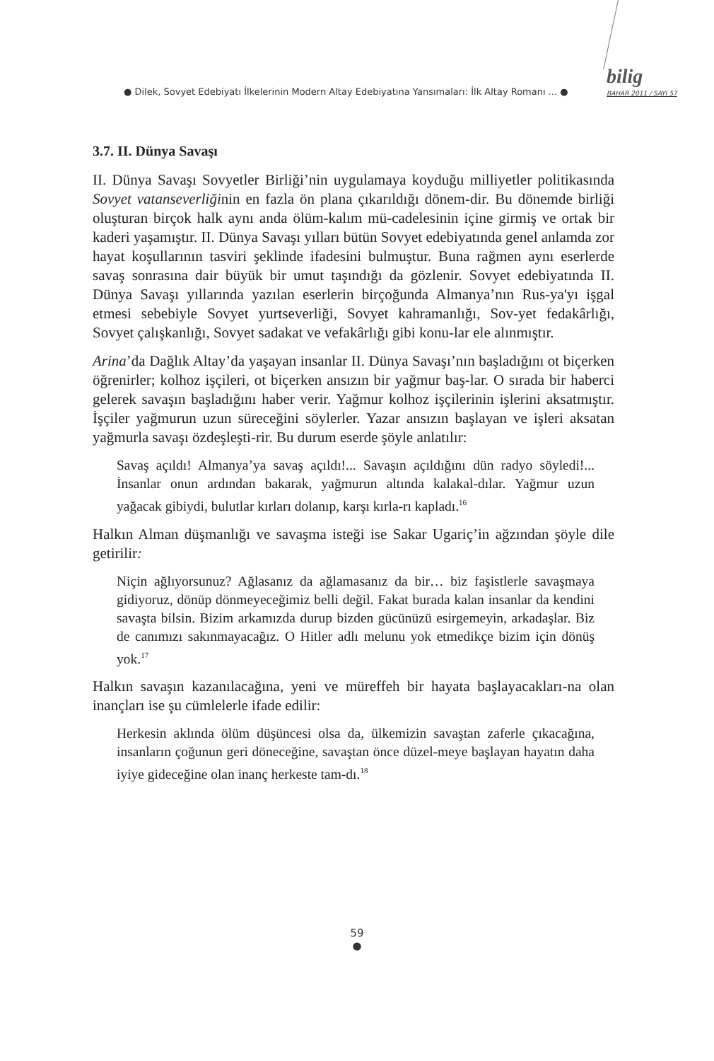● Dilek, Sovyet Edebiyatı İlkelerinin Modern Altay Edebiyatına Yansımaları: İlk Altay Romanı ... ●
bilig
BAHAR 2011 / SAYI 57
3.7. II. Dünya Savaşı
II. Dünya Savaşı Sovyetler Birliği’nin uygulamaya koyduğu milliyetler politikasında Sovyet vatanseverliğinin en fazla ön plana çıkarıldığı dönem-dir. Bu dönemde birliği oluşturan birçok halk aynı anda ölüm-kalım mü-cadelesinin içine girmiş ve ortak bir kaderi yaşamıştır. II. Dünya Savaşı yılları bütün Sovyet edebiyatında genel anlamda zor hayat koşullarının tasviri şeklinde ifadesini bulmuştur. Buna rağmen aynı eserlerde savaş sonrasına dair büyük bir umut taşındığı da gözlenir. Sovyet edebiyatında II. Dünya Savaşı yıllarında yazılan eserlerin birçoğunda Almanya’nın Rus-ya'yı işgal etmesi sebebiyle Sovyet yurtseverliği, Sovyet kahramanlığı, Sov-yet fedakârlığı, Sovyet çalışkanlığı, Sovyet sadakat ve vefakârlığı gibi konu-lar ele alınmıştır.
Arina’da Dağlık Altay’da yaşayan insanlar II. Dünya Savaşı’nın başladığını ot biçerken öğrenirler; kolhoz işçileri, ot biçerken ansızın bir yağmur baş-lar. O sırada bir haberci gelerek savaşın başladığını haber verir. Yağmur kolhoz işçilerinin işlerini aksatmıştır. İşçiler yağmurun uzun süreceğini söylerler. Yazar ansızın başlayan ve işleri aksatan yağmurla savaşı özdeşleşti-rir. Bu durum eserde şöyle anlatılır:
Savaş açıldı! Almanya’ya savaş açıldı!... Savaşın açıldığını dün radyo söyledi!... İnsanlar onun ardından bakarak, yağmurun altında kalakal-dılar. Yağmur uzun yağacak gibiydi, bulutlar kırları dolanıp, karşı kırla-rı kapladı.<sup>16</sup>
Halkın Alman düşmanlığı ve savaşma isteği ise Sakar Ugariç’in ağzından şöyle dile getirilir:
Niçin ağlıyorsunuz? Ağlasanız da ağlamasanız da bir… biz faşistlerle savaşmaya gidiyoruz, dönüp dönmeyeceğimiz belli değil. Fakat burada kalan insanlar da kendini savaşta bilsin. Bizim arkamızda durup bizden gücünüzü esirgemeyin, arkadaşlar. Biz de canımızı sakınmayacağız. O Hitler adlı melunu yok etmedikçe bizim için dönüş yok.<sup>17</sup>
Halkın savaşın kazanılacağına, yeni ve müreffeh bir hayata başlayacakları-na olan inançları ise şu cümlelerle ifade edilir:
Herkesin aklında ölüm düşüncesi olsa da, ülkemizin savaştan zaferle çıkacağına, insanların çoğunun geri döneceğine, savaştan önce düzel-meye başlayan hayatın daha iyiye gideceğine olan inanç herkeste tam-dı.<sup>18</sup>
59
●